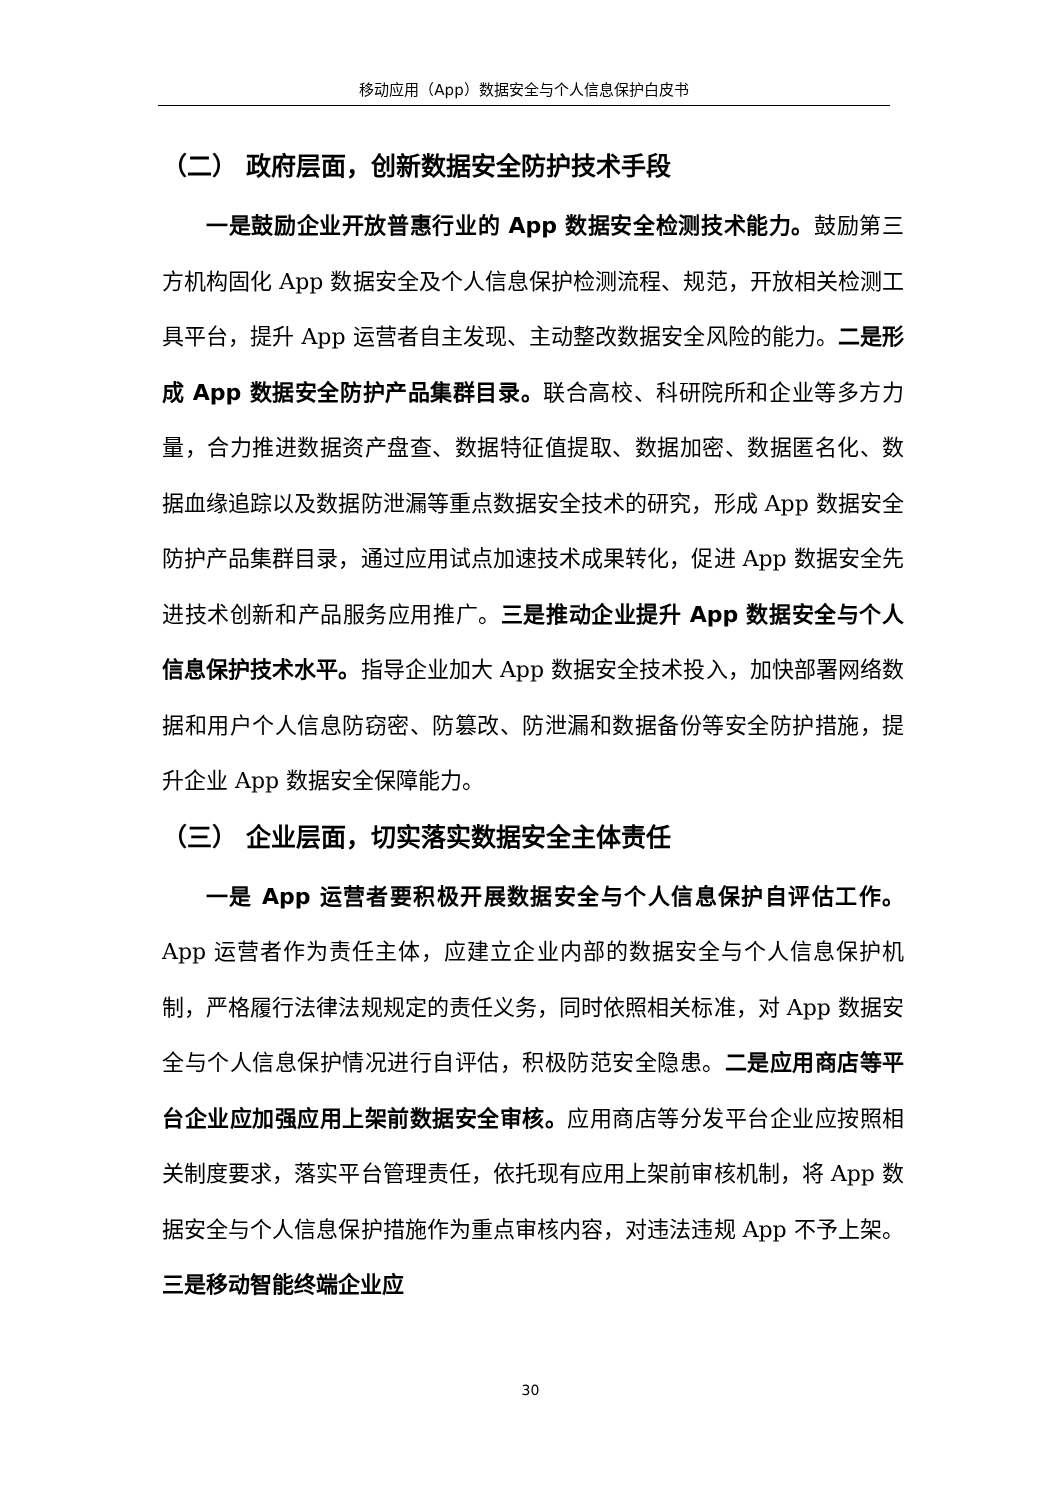移动应用（App）数据安全与个人信息保护白皮书
（二） 政府层面，创新数据安全防护技术手段
一是鼓励企业开放普惠行业的 App 数据安全检测技术能力。鼓励第三方机构固化 App 数据安全及个人信息保护检测流程、规范，开放相关检测工具平台，提升 App 运营者自主发现、主动整改数据安全风险的能力。二是形成 App 数据安全防护产品集群目录。联合高校、科研院所和企业等多方力量，合力推进数据资产盘查、数据特征值提取、数据加密、数据匿名化、数据血缘追踪以及数据防泄漏等重点数据安全技术的研究，形成 App 数据安全防护产品集群目录，通过应用试点加速技术成果转化，促进 App 数据安全先进技术创新和产品服务应用推广。三是推动企业提升 App 数据安全与个人信息保护技术水平。指导企业加大 App 数据安全技术投入，加快部署网络数据和用户个人信息防窃密、防篡改、防泄漏和数据备份等安全防护措施，提升企业 App 数据安全保障能力。
（三） 企业层面，切实落实数据安全主体责任
一是 App 运营者要积极开展数据安全与个人信息保护自评估工作。App 运营者作为责任主体，应建立企业内部的数据安全与个人信息保护机制，严格履行法律法规规定的责任义务，同时依照相关标准，对 App 数据安全与个人信息保护情况进行自评估，积极防范安全隐患。二是应用商店等平台企业应加强应用上架前数据安全审核。应用商店等分发平台企业应按照相关制度要求，落实平台管理责任，依托现有应用上架前审核机制，将 App 数据安全与个人信息保护措施作为重点审核内容，对违法违规 App 不予上架。三是移动智能终端企业应
30